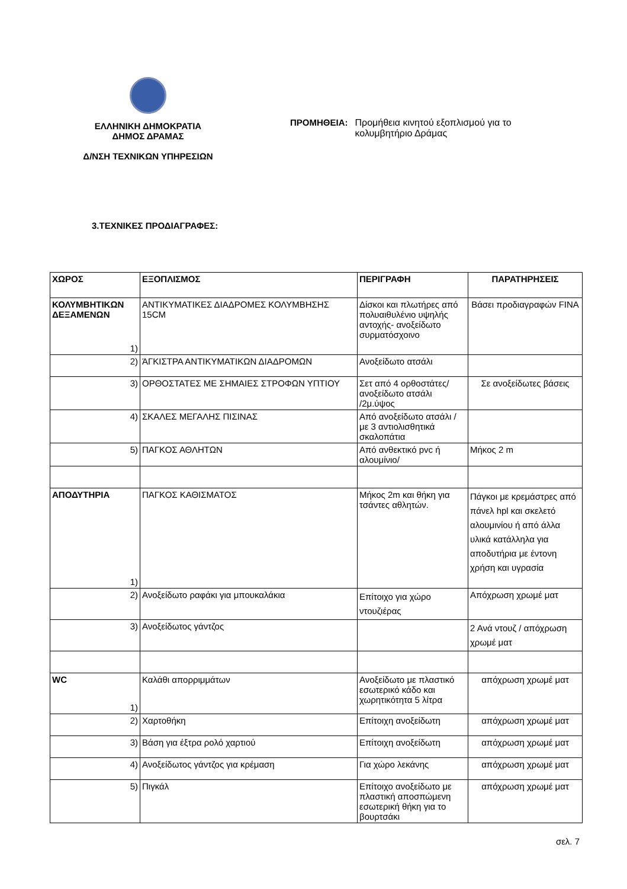ΕΛΛΗΝΙΚΗ ΔΗΜΟΚΡΑΤΙΑ
ΔΗΜΟΣ ΔΡΑΜΑΣ
Δ/ΝΣΗ ΤΕΧΝΙΚΩΝ ΥΠΗΡΕΣΙΩΝ
ΠΡΟΜΗΘΕΙΑ: Προμήθεια κινητού εξοπλισμού για το κολυμβητήριο Δράμας
3.ΤΕΧΝΙΚΕΣ ΠΡΟΔΙΑΓΡΑΦΕΣ:
| ΧΩΡΟΣ | ΕΞΟΠΛΙΣΜΟΣ | ΠΕΡΙΓΡΑΦΗ | ΠΑΡΑΤΗΡΗΣΕΙΣ |
| --- | --- | --- | --- |
| ΚΟΛΥΜΒΗΤΙΚΩΝ ΔΕΞΑΜΕΝΩΝ 1) | ΑΝΤΙΚΥΜΑΤΙΚΕΣ ΔΙΑΔΡΟΜΕΣ ΚΟΛΥΜΒΗΣΗΣ 15CM | Δίσκοι και πλωτήρες από πολυαιθυλένιο υψηλής αντοχής- ανοξείδωτο συρματόσχοινο | Βάσει προδιαγραφών FINA |
| 2) | ΆΓΚΙΣΤΡΑ ΑΝΤΙΚΥΜΑΤΙΚΩΝ ΔΙΑΔΡΟΜΩΝ | Ανοξείδωτο ατσάλι | |
| 3) | ΟΡΘΟΣΤΑΤΕΣ ΜΕ ΣΗΜΑΙΕΣ ΣΤΡΟΦΩΝ ΥΠΤΙΟΥ | Σετ από 4 ορθοστάτες/ ανοξείδωτο ατσάλι /2μ.ύψος | Σε ανοξείδωτες βάσεις |
| 4) | ΣΚΑΛΕΣ ΜΕΓΑΛΗΣ ΠΙΣΙΝΑΣ | Από ανοξείδωτο ατσάλι / με 3 αντιολισθητικά σκαλοπάτια | |
| 5) | ΠΑΓΚΟΣ ΑΘΛΗΤΩΝ | Από ανθεκτικό pvc ή αλουμίνιο/ | Μήκος 2 m |
| ΑΠΟΔΥΤΗΡΙΑ 1) | ΠΑΓΚΟΣ ΚΑΘΙΣΜΑΤΟΣ | Μήκος 2m και θήκη για τσάντες αθλητών. | Πάγκοι με κρεμάστρες από πάνελ hpl και σκελετό αλουμινίου ή από άλλα υλικά κατάλληλα για αποδυτήρια με έντονη χρήση και υγρασία |
| 2) | Ανοξείδωτο ραφάκι για μπουκαλάκια | Επίτοιχο για χώρο ντουζιέρας | Απόχρωση χρωμέ ματ |
| 3) | Ανοξείδωτος γάντζος | | 2 Ανά ντουζ / απόχρωση χρωμέ ματ |
| WC 1) | Καλάθι απορριμμάτων | Ανοξείδωτο με πλαστικό εσωτερικό κάδο και χωρητικότητα 5 λίτρα | απόχρωση χρωμέ ματ |
| 2) | Χαρτοθήκη | Επίτοιχη ανοξείδωτη | απόχρωση χρωμέ ματ |
| 3) | Βάση για έξτρα ρολό χαρτιού | Επίτοιχη ανοξείδωτη | απόχρωση χρωμέ ματ |
| 4) | Ανοξείδωτος γάντζος για κρέμαση | Για χώρο λεκάνης | απόχρωση χρωμέ ματ |
| 5) | Πιγκάλ | Επίτοιχο ανοξείδωτο με πλαστική αποσπώμενη εσωτερική θήκη για το βουρτσάκι | απόχρωση χρωμέ ματ |
σελ. 7